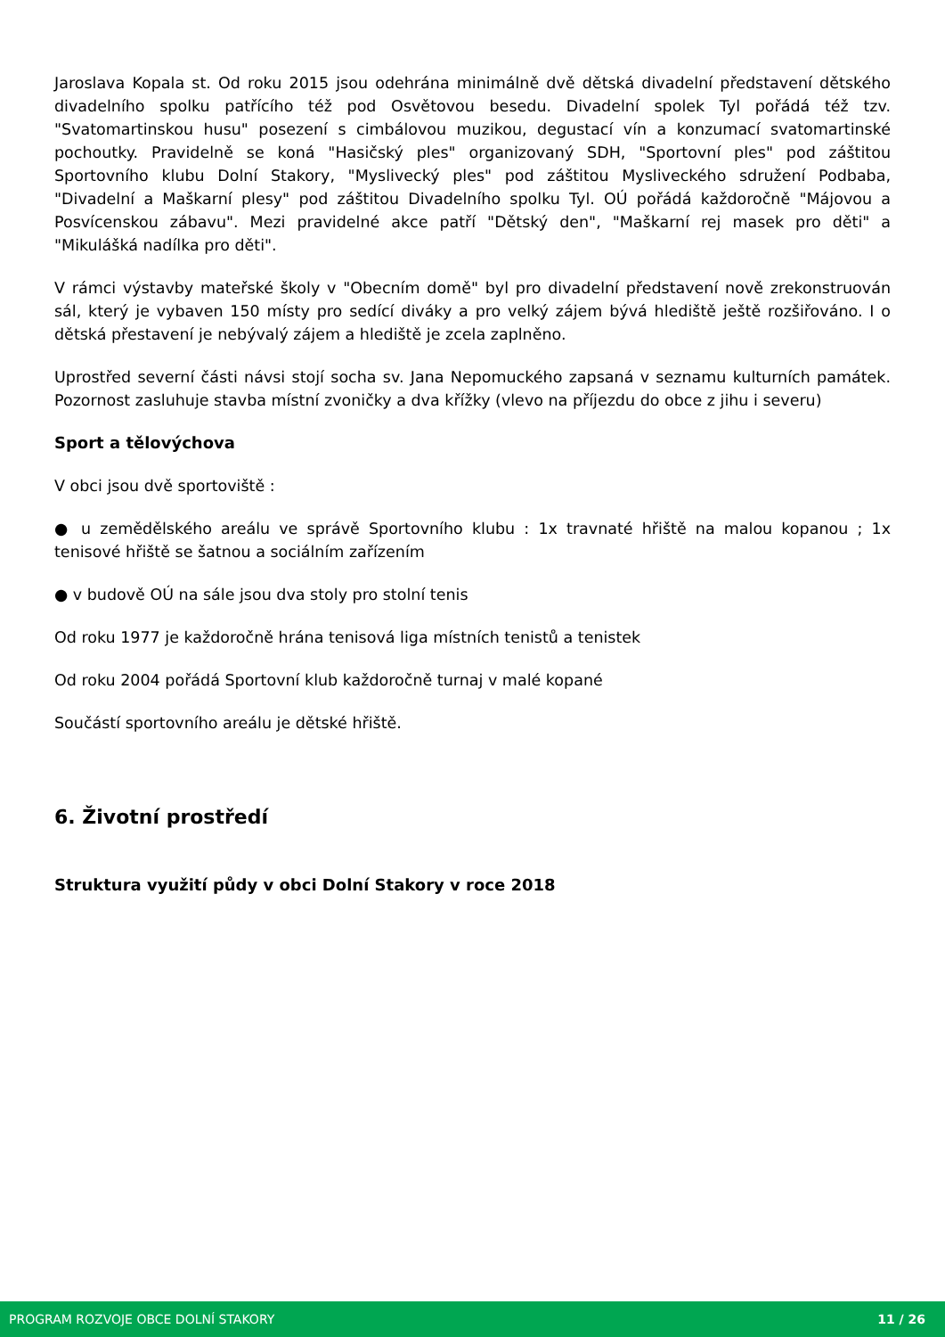Jaroslava Kopala st. Od roku 2015 jsou odehrána minimálně dvě dětská divadelní představení dětského divadelního spolku patřícího též pod Osvětovou besedu. Divadelní spolek Tyl pořádá též tzv. "Svatomartinskou husu" posezení s cimbálovou muzikou, degustací vín a konzumací svatomartinské pochoutky. Pravidelně se koná "Hasičský ples" organizovaný SDH, "Sportovní ples" pod záštitou Sportovního klubu Dolní Stakory, "Myslivecký ples" pod záštitou Mysliveckého sdružení Podbaba, "Divadelní a Maškarní plesy" pod záštitou Divadelního spolku Tyl. OÚ pořádá každoročně "Májovou a Posvícenskou zábavu". Mezi pravidelné akce patří "Dětský den", "Maškarní rej masek pro děti" a "Mikulášká nadílka pro děti".
V rámci výstavby mateřské školy v "Obecním domě" byl pro divadelní představení nově zrekonstruován sál, který je vybaven 150 místy pro sedící diváky a pro velký zájem bývá hlediště ještě rozšiřováno. I o dětská přestavení je nebývalý zájem a hlediště je zcela zaplněno.
Uprostřed severní části návsi stojí socha sv. Jana Nepomuckého zapsaná v seznamu kulturních památek. Pozornost zasluhuje stavba místní zvoničky a dva křížky (vlevo na příjezdu do obce z jihu i severu)
Sport a tělovýchova
V obci jsou dvě sportoviště :
● u zemědělského areálu ve správě Sportovního klubu : 1x travnaté hřiště na malou kopanou ; 1x tenisové hřiště se šatnou a sociálním zařízením
● v budově OÚ na sále jsou dva stoly pro stolní tenis
Od roku 1977 je každoročně hrána tenisová liga místních tenistů a tenistek
Od roku 2004 pořádá Sportovní klub každoročně turnaj v malé kopané
Součástí sportovního areálu je dětské hřiště.
6. Životní prostředí
Struktura využití půdy v obci Dolní Stakory v roce 2018
PROGRAM ROZVOJE OBCE DOLNÍ STAKORY 11 / 26